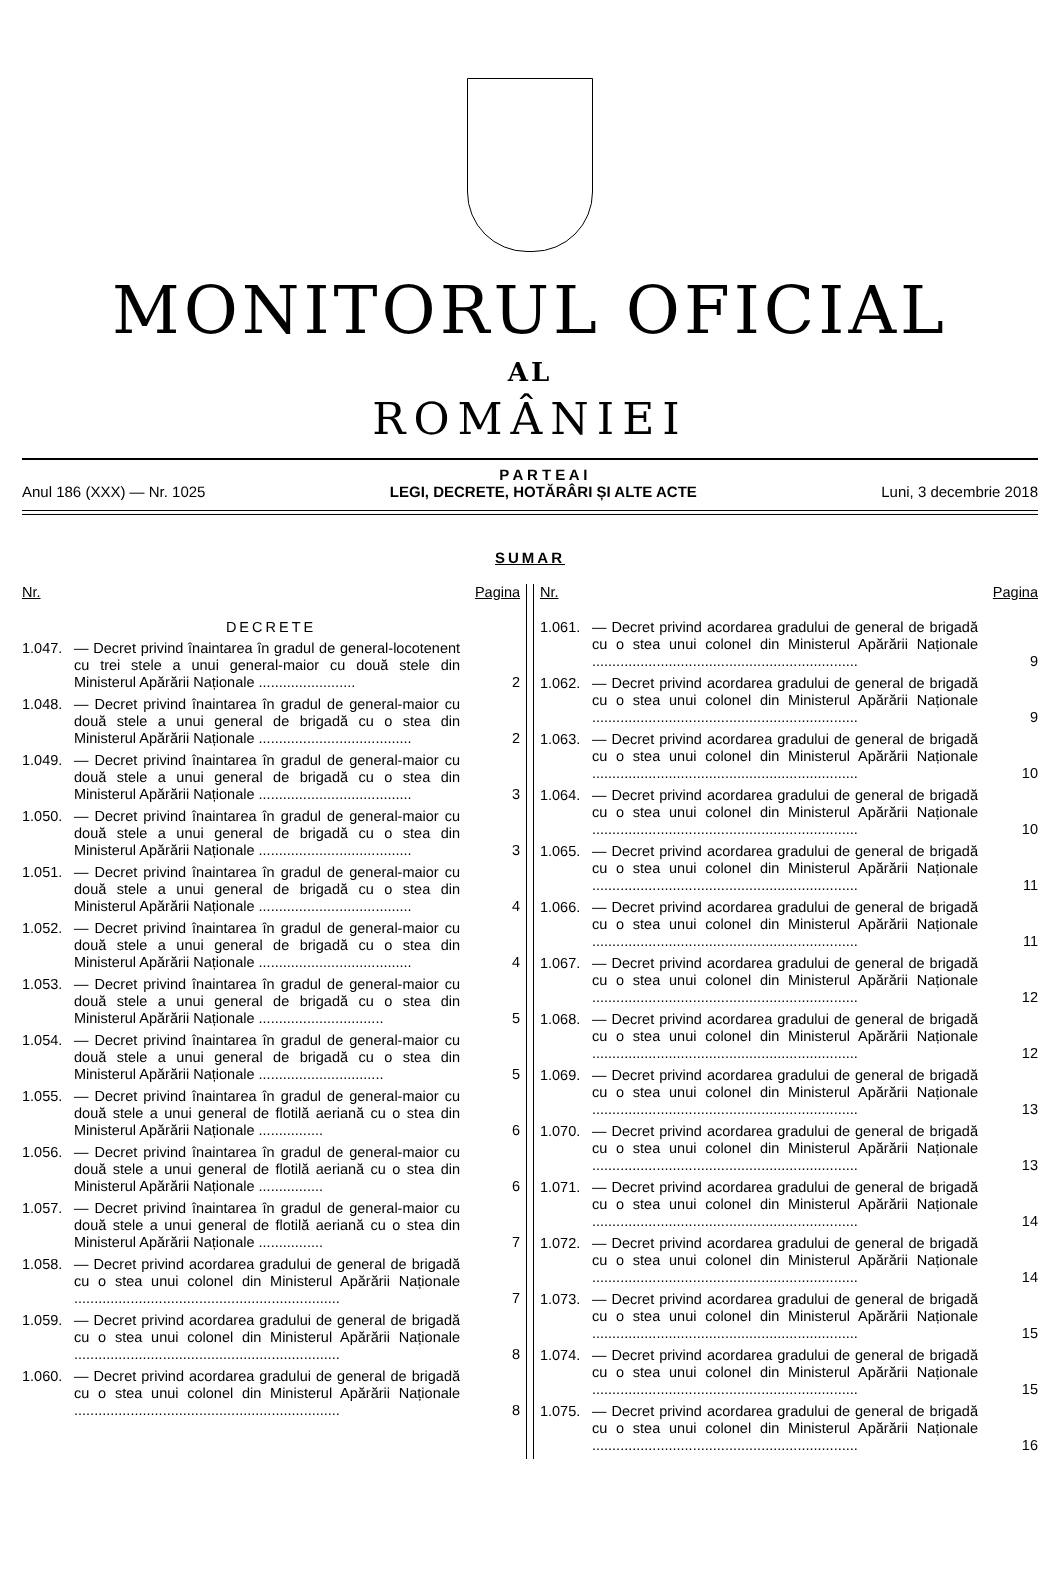MONITORUL OFICIAL
AL
ROMÂNIEI
Anul 186 (XXX) — Nr. 1025
P A R T E A I
LEGI, DECRETE, HOTĂRÂRI ȘI ALTE ACTE
Luni, 3 decembrie 2018
SUMAR
Nr. Pagina
DECRETE
1.047. — Decret privind înaintarea în gradul de general-locotenent cu trei stele a unui general-maior cu două stele din Ministerul Apărării Naționale ........................ 2
1.048. — Decret privind înaintarea în gradul de general-maior cu două stele a unui general de brigadă cu o stea din Ministerul Apărării Naționale ...................................... 2
1.049. — Decret privind înaintarea în gradul de general-maior cu două stele a unui general de brigadă cu o stea din Ministerul Apărării Naționale ...................................... 3
1.050. — Decret privind înaintarea în gradul de general-maior cu două stele a unui general de brigadă cu o stea din Ministerul Apărării Naționale ...................................... 3
1.051. — Decret privind înaintarea în gradul de general-maior cu două stele a unui general de brigadă cu o stea din Ministerul Apărării Naționale ...................................... 4
1.052. — Decret privind înaintarea în gradul de general-maior cu două stele a unui general de brigadă cu o stea din Ministerul Apărării Naționale ...................................... 4
1.053. — Decret privind înaintarea în gradul de general-maior cu două stele a unui general de brigadă cu o stea din Ministerul Apărării Naționale ............................... 5
1.054. — Decret privind înaintarea în gradul de general-maior cu două stele a unui general de brigadă cu o stea din Ministerul Apărării Naționale ............................... 5
1.055. — Decret privind înaintarea în gradul de general-maior cu două stele a unui general de flotilă aeriană cu o stea din Ministerul Apărării Naționale ................ 6
1.056. — Decret privind înaintarea în gradul de general-maior cu două stele a unui general de flotilă aeriană cu o stea din Ministerul Apărării Naționale ................ 6
1.057. — Decret privind înaintarea în gradul de general-maior cu două stele a unui general de flotilă aeriană cu o stea din Ministerul Apărării Naționale ................ 7
1.058. — Decret privind acordarea gradului de general de brigadă cu o stea unui colonel din Ministerul Apărării Naționale .................................................................. 7
1.059. — Decret privind acordarea gradului de general de brigadă cu o stea unui colonel din Ministerul Apărării Naționale .................................................................. 8
1.060. — Decret privind acordarea gradului de general de brigadă cu o stea unui colonel din Ministerul Apărării Naționale .................................................................. 8
Nr. Pagina
1.061. — Decret privind acordarea gradului de general de brigadă cu o stea unui colonel din Ministerul Apărării Naționale .................................................................. 9
1.062. — Decret privind acordarea gradului de general de brigadă cu o stea unui colonel din Ministerul Apărării Naționale .................................................................. 9
1.063. — Decret privind acordarea gradului de general de brigadă cu o stea unui colonel din Ministerul Apărării Naționale .................................................................. 10
1.064. — Decret privind acordarea gradului de general de brigadă cu o stea unui colonel din Ministerul Apărării Naționale .................................................................. 10
1.065. — Decret privind acordarea gradului de general de brigadă cu o stea unui colonel din Ministerul Apărării Naționale .................................................................. 11
1.066. — Decret privind acordarea gradului de general de brigadă cu o stea unui colonel din Ministerul Apărării Naționale .................................................................. 11
1.067. — Decret privind acordarea gradului de general de brigadă cu o stea unui colonel din Ministerul Apărării Naționale .................................................................. 12
1.068. — Decret privind acordarea gradului de general de brigadă cu o stea unui colonel din Ministerul Apărării Naționale .................................................................. 12
1.069. — Decret privind acordarea gradului de general de brigadă cu o stea unui colonel din Ministerul Apărării Naționale .................................................................. 13
1.070. — Decret privind acordarea gradului de general de brigadă cu o stea unui colonel din Ministerul Apărării Naționale .................................................................. 13
1.071. — Decret privind acordarea gradului de general de brigadă cu o stea unui colonel din Ministerul Apărării Naționale .................................................................. 14
1.072. — Decret privind acordarea gradului de general de brigadă cu o stea unui colonel din Ministerul Apărării Naționale .................................................................. 14
1.073. — Decret privind acordarea gradului de general de brigadă cu o stea unui colonel din Ministerul Apărării Naționale .................................................................. 15
1.074. — Decret privind acordarea gradului de general de brigadă cu o stea unui colonel din Ministerul Apărării Naționale .................................................................. 15
1.075. — Decret privind acordarea gradului de general de brigadă cu o stea unui colonel din Ministerul Apărării Naționale .................................................................. 16